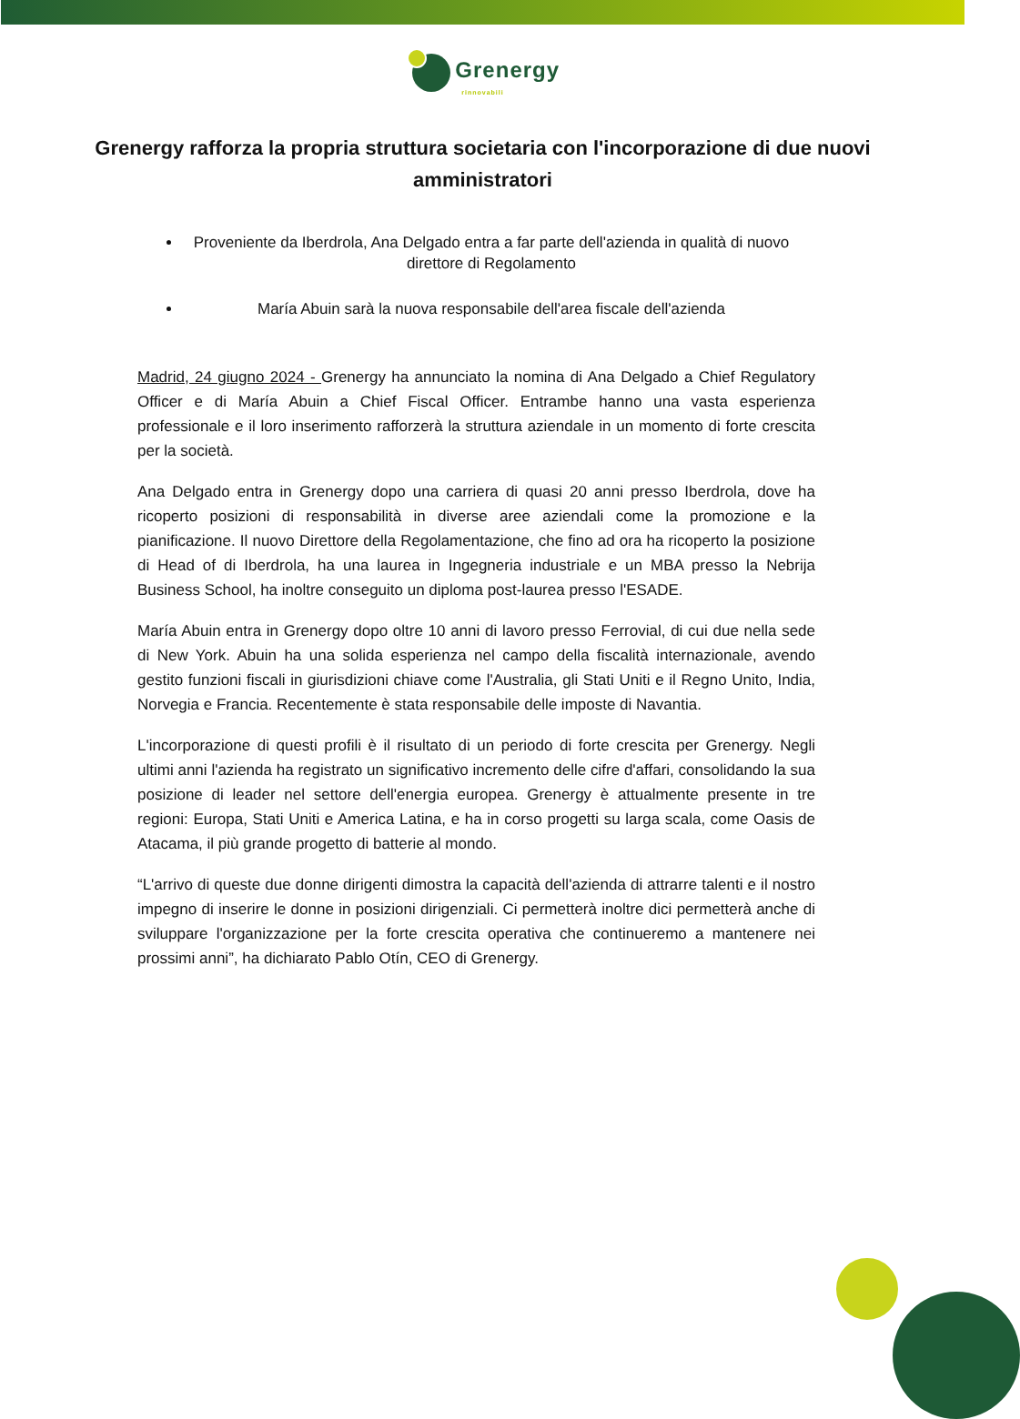Grenergy
rinnovabili
Grenergy rafforza la propria struttura societaria con l'incorporazione di due nuovi amministratori
Proveniente da Iberdrola, Ana Delgado entra a far parte dell'azienda in qualità di nuovo direttore di Regolamento
María Abuin sarà la nuova responsabile dell'area fiscale dell'azienda
Madrid, 24 giugno 2024 - Grenergy ha annunciato la nomina di Ana Delgado a Chief Regulatory Officer e di María Abuin a Chief Fiscal Officer. Entrambe hanno una vasta esperienza professionale e il loro inserimento rafforzerà la struttura aziendale in un momento di forte crescita per la società.
Ana Delgado entra in Grenergy dopo una carriera di quasi 20 anni presso Iberdrola, dove ha ricoperto posizioni di responsabilità in diverse aree aziendali come la promozione e la pianificazione. Il nuovo Direttore della Regolamentazione, che fino ad ora ha ricoperto la posizione di Head of di Iberdrola, ha una laurea in Ingegneria industriale e un MBA presso la Nebrija Business School, ha inoltre conseguito un diploma post-laurea presso l'ESADE.
María Abuin entra in Grenergy dopo oltre 10 anni di lavoro presso Ferrovial, di cui due nella sede di New York. Abuin ha una solida esperienza nel campo della fiscalità internazionale, avendo gestito funzioni fiscali in giurisdizioni chiave come l'Australia, gli Stati Uniti e il Regno Unito, India, Norvegia e Francia. Recentemente è stata responsabile delle imposte di Navantia.
L'incorporazione di questi profili è il risultato di un periodo di forte crescita per Grenergy. Negli ultimi anni l'azienda ha registrato un significativo incremento delle cifre d'affari, consolidando la sua posizione di leader nel settore dell'energia europea. Grenergy è attualmente presente in tre regioni: Europa, Stati Uniti e America Latina, e ha in corso progetti su larga scala, come Oasis de Atacama, il più grande progetto di batterie al mondo.
“L'arrivo di queste due donne dirigenti dimostra la capacità dell'azienda di attrarre talenti e il nostro impegno di inserire le donne in posizioni dirigenziali. Ci permetterà inoltre dici permetterà anche di sviluppare l'organizzazione per la forte crescita operativa che continueremo a mantenere nei prossimi anni”, ha dichiarato Pablo Otín, CEO di Grenergy.